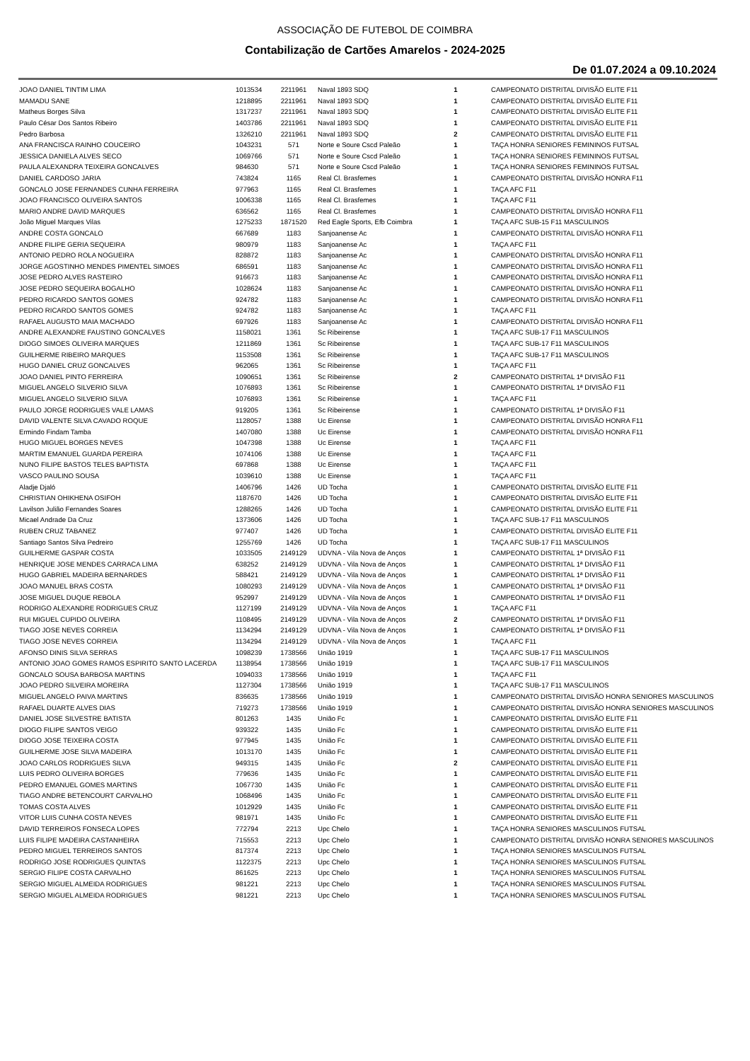ASSOCIAÇÃO DE FUTEBOL DE COIMBRA
Contabilização de Cartões Amarelos - 2024-2025
De 01.07.2024 a 09.10.2024
| JOAO DANIEL TINTIM LIMA | 1013534 | 2211961 | Naval 1893 SDQ | 1 | CAMPEONATO DISTRITAL DIVISÃO ELITE F11 |
| MAMADU SANE | 1218895 | 2211961 | Naval 1893 SDQ | 1 | CAMPEONATO DISTRITAL DIVISÃO ELITE F11 |
| Matheus Borges Silva | 1317237 | 2211961 | Naval 1893 SDQ | 1 | CAMPEONATO DISTRITAL DIVISÃO ELITE F11 |
| Paulo César Dos Santos Ribeiro | 1403786 | 2211961 | Naval 1893 SDQ | 1 | CAMPEONATO DISTRITAL DIVISÃO ELITE F11 |
| Pedro Barbosa | 1326210 | 2211961 | Naval 1893 SDQ | 2 | CAMPEONATO DISTRITAL DIVISÃO ELITE F11 |
| ANA FRANCISCA RAINHO COUCEIRO | 1043231 | 571 | Norte e Soure Cscd Paleão | 1 | TAÇA HONRA SENIORES FEMININOS FUTSAL |
| JESSICA DANIELA ALVES SECO | 1069766 | 571 | Norte e Soure Cscd Paleão | 1 | TAÇA HONRA SENIORES FEMININOS FUTSAL |
| PAULA ALEXANDRA TEIXEIRA GONCALVES | 984630 | 571 | Norte e Soure Cscd Paleão | 1 | TAÇA HONRA SENIORES FEMININOS FUTSAL |
| DANIEL CARDOSO JARIA | 743824 | 1165 | Real Cl. Brasfemes | 1 | CAMPEONATO DISTRITAL DIVISÃO HONRA F11 |
| GONCALO JOSE FERNANDES CUNHA FERREIRA | 977963 | 1165 | Real Cl. Brasfemes | 1 | TAÇA AFC F11 |
| JOAO FRANCISCO OLIVEIRA SANTOS | 1006338 | 1165 | Real Cl. Brasfemes | 1 | TAÇA AFC F11 |
| MARIO ANDRE DAVID MARQUES | 636562 | 1165 | Real Cl. Brasfemes | 1 | CAMPEONATO DISTRITAL DIVISÃO HONRA F11 |
| João Miguel Marques Vilas | 1275233 | 1871520 | Red Eagle Sports, Efb Coimbra | 1 | TAÇA AFC SUB-15 F11 MASCULINOS |
| ANDRE COSTA GONCALO | 667689 | 1183 | Sanjoanense Ac | 1 | CAMPEONATO DISTRITAL DIVISÃO HONRA F11 |
| ANDRE FILIPE GERIA SEQUEIRA | 980979 | 1183 | Sanjoanense Ac | 1 | TAÇA AFC F11 |
| ANTONIO PEDRO ROLA NOGUEIRA | 828872 | 1183 | Sanjoanense Ac | 1 | CAMPEONATO DISTRITAL DIVISÃO HONRA F11 |
| JORGE AGOSTINHO MENDES PIMENTEL SIMOES | 686591 | 1183 | Sanjoanense Ac | 1 | CAMPEONATO DISTRITAL DIVISÃO HONRA F11 |
| JOSE PEDRO ALVES RASTEIRO | 916673 | 1183 | Sanjoanense Ac | 1 | CAMPEONATO DISTRITAL DIVISÃO HONRA F11 |
| JOSE PEDRO SEQUEIRA BOGALHO | 1028624 | 1183 | Sanjoanense Ac | 1 | CAMPEONATO DISTRITAL DIVISÃO HONRA F11 |
| PEDRO RICARDO SANTOS GOMES | 924782 | 1183 | Sanjoanense Ac | 1 | CAMPEONATO DISTRITAL DIVISÃO HONRA F11 |
| PEDRO RICARDO SANTOS GOMES | 924782 | 1183 | Sanjoanense Ac | 1 | TAÇA AFC F11 |
| RAFAEL AUGUSTO MAIA MACHADO | 697926 | 1183 | Sanjoanense Ac | 1 | CAMPEONATO DISTRITAL DIVISÃO HONRA F11 |
| ANDRE ALEXANDRE FAUSTINO GONCALVES | 1158021 | 1361 | Sc Ribeirense | 1 | TAÇA AFC SUB-17 F11 MASCULINOS |
| DIOGO SIMOES OLIVEIRA MARQUES | 1211869 | 1361 | Sc Ribeirense | 1 | TAÇA AFC SUB-17 F11 MASCULINOS |
| GUILHERME RIBEIRO MARQUES | 1153508 | 1361 | Sc Ribeirense | 1 | TAÇA AFC SUB-17 F11 MASCULINOS |
| HUGO DANIEL CRUZ GONCALVES | 962065 | 1361 | Sc Ribeirense | 1 | TAÇA AFC F11 |
| JOAO DANIEL PINTO FERREIRA | 1090651 | 1361 | Sc Ribeirense | 2 | CAMPEONATO DISTRITAL 1ª DIVISÃO F11 |
| MIGUEL ANGELO SILVERIO SILVA | 1076893 | 1361 | Sc Ribeirense | 1 | CAMPEONATO DISTRITAL 1ª DIVISÃO F11 |
| MIGUEL ANGELO SILVERIO SILVA | 1076893 | 1361 | Sc Ribeirense | 1 | TAÇA AFC F11 |
| PAULO JORGE RODRIGUES VALE LAMAS | 919205 | 1361 | Sc Ribeirense | 1 | CAMPEONATO DISTRITAL 1ª DIVISÃO F11 |
| DAVID VALENTE SILVA CAVADO ROQUE | 1128057 | 1388 | Uc Eirense | 1 | CAMPEONATO DISTRITAL DIVISÃO HONRA F11 |
| Ermindo Findam Tamba | 1407080 | 1388 | Uc Eirense | 1 | CAMPEONATO DISTRITAL DIVISÃO HONRA F11 |
| HUGO MIGUEL BORGES NEVES | 1047398 | 1388 | Uc Eirense | 1 | TAÇA AFC F11 |
| MARTIM EMANUEL GUARDA PEREIRA | 1074106 | 1388 | Uc Eirense | 1 | TAÇA AFC F11 |
| NUNO FILIPE BASTOS TELES BAPTISTA | 697868 | 1388 | Uc Eirense | 1 | TAÇA AFC F11 |
| VASCO PAULINO SOUSA | 1039610 | 1388 | Uc Eirense | 1 | TAÇA AFC F11 |
| Aladje Djaló | 1406796 | 1426 | UD Tocha | 1 | CAMPEONATO DISTRITAL DIVISÃO ELITE F11 |
| CHRISTIAN OHIKHENA OSIFOH | 1187670 | 1426 | UD Tocha | 1 | CAMPEONATO DISTRITAL DIVISÃO ELITE F11 |
| Lavilson Julião Fernandes Soares | 1288265 | 1426 | UD Tocha | 1 | CAMPEONATO DISTRITAL DIVISÃO ELITE F11 |
| Micael Andrade Da Cruz | 1373606 | 1426 | UD Tocha | 1 | TAÇA AFC SUB-17 F11 MASCULINOS |
| RUBEN CRUZ TABANEZ | 977407 | 1426 | UD Tocha | 1 | CAMPEONATO DISTRITAL DIVISÃO ELITE F11 |
| Santiago Santos Silva Pedreiro | 1255769 | 1426 | UD Tocha | 1 | TAÇA AFC SUB-17 F11 MASCULINOS |
| GUILHERME GASPAR COSTA | 1033505 | 2149129 | UDVNA - Vila Nova de Anços | 1 | CAMPEONATO DISTRITAL 1ª DIVISÃO F11 |
| HENRIQUE JOSE MENDES CARRACA LIMA | 638252 | 2149129 | UDVNA - Vila Nova de Anços | 1 | CAMPEONATO DISTRITAL 1ª DIVISÃO F11 |
| HUGO GABRIEL MADEIRA BERNARDES | 588421 | 2149129 | UDVNA - Vila Nova de Anços | 1 | CAMPEONATO DISTRITAL 1ª DIVISÃO F11 |
| JOAO MANUEL BRAS COSTA | 1080293 | 2149129 | UDVNA - Vila Nova de Anços | 1 | CAMPEONATO DISTRITAL 1ª DIVISÃO F11 |
| JOSE MIGUEL DUQUE REBOLA | 952997 | 2149129 | UDVNA - Vila Nova de Anços | 1 | CAMPEONATO DISTRITAL 1ª DIVISÃO F11 |
| RODRIGO ALEXANDRE RODRIGUES CRUZ | 1127199 | 2149129 | UDVNA - Vila Nova de Anços | 1 | TAÇA AFC F11 |
| RUI MIGUEL CUPIDO OLIVEIRA | 1108495 | 2149129 | UDVNA - Vila Nova de Anços | 2 | CAMPEONATO DISTRITAL 1ª DIVISÃO F11 |
| TIAGO JOSE NEVES CORREIA | 1134294 | 2149129 | UDVNA - Vila Nova de Anços | 1 | CAMPEONATO DISTRITAL 1ª DIVISÃO F11 |
| TIAGO JOSE NEVES CORREIA | 1134294 | 2149129 | UDVNA - Vila Nova de Anços | 1 | TAÇA AFC F11 |
| AFONSO DINIS SILVA SERRAS | 1098239 | 1738566 | União 1919 | 1 | TAÇA AFC SUB-17 F11 MASCULINOS |
| ANTONIO JOAO GOMES RAMOS ESPIRITO SANTO LACERDA | 1138954 | 1738566 | União 1919 | 1 | TAÇA AFC SUB-17 F11 MASCULINOS |
| GONCALO SOUSA BARBOSA MARTINS | 1094033 | 1738566 | União 1919 | 1 | TAÇA AFC F11 |
| JOAO PEDRO SILVEIRA MOREIRA | 1127304 | 1738566 | União 1919 | 1 | TAÇA AFC SUB-17 F11 MASCULINOS |
| MIGUEL ANGELO PAIVA MARTINS | 836635 | 1738566 | União 1919 | 1 | CAMPEONATO DISTRITAL DIVISÃO HONRA SENIORES MASCULINOS |
| RAFAEL DUARTE ALVES DIAS | 719273 | 1738566 | União 1919 | 1 | CAMPEONATO DISTRITAL DIVISÃO HONRA SENIORES MASCULINOS |
| DANIEL JOSE SILVESTRE BATISTA | 801263 | 1435 | União Fc | 1 | CAMPEONATO DISTRITAL DIVISÃO ELITE F11 |
| DIOGO FILIPE SANTOS VEIGO | 939322 | 1435 | União Fc | 1 | CAMPEONATO DISTRITAL DIVISÃO ELITE F11 |
| DIOGO JOSE TEIXEIRA COSTA | 977945 | 1435 | União Fc | 1 | CAMPEONATO DISTRITAL DIVISÃO ELITE F11 |
| GUILHERME JOSE SILVA MADEIRA | 1013170 | 1435 | União Fc | 1 | CAMPEONATO DISTRITAL DIVISÃO ELITE F11 |
| JOAO CARLOS RODRIGUES SILVA | 949315 | 1435 | União Fc | 2 | CAMPEONATO DISTRITAL DIVISÃO ELITE F11 |
| LUIS PEDRO OLIVEIRA BORGES | 779636 | 1435 | União Fc | 1 | CAMPEONATO DISTRITAL DIVISÃO ELITE F11 |
| PEDRO EMANUEL GOMES MARTINS | 1067730 | 1435 | União Fc | 1 | CAMPEONATO DISTRITAL DIVISÃO ELITE F11 |
| TIAGO ANDRE BETENCOURT CARVALHO | 1068496 | 1435 | União Fc | 1 | CAMPEONATO DISTRITAL DIVISÃO ELITE F11 |
| TOMAS COSTA ALVES | 1012929 | 1435 | União Fc | 1 | CAMPEONATO DISTRITAL DIVISÃO ELITE F11 |
| VITOR LUIS CUNHA COSTA NEVES | 981971 | 1435 | União Fc | 1 | CAMPEONATO DISTRITAL DIVISÃO ELITE F11 |
| DAVID TERREIROS FONSECA LOPES | 772794 | 2213 | Upc Chelo | 1 | TAÇA HONRA SENIORES MASCULINOS FUTSAL |
| LUIS FILIPE MADEIRA CASTANHEIRA | 715553 | 2213 | Upc Chelo | 1 | CAMPEONATO DISTRITAL DIVISÃO HONRA SENIORES MASCULINOS |
| PEDRO MIGUEL TERREIROS SANTOS | 817374 | 2213 | Upc Chelo | 1 | TAÇA HONRA SENIORES MASCULINOS FUTSAL |
| RODRIGO JOSE RODRIGUES QUINTAS | 1122375 | 2213 | Upc Chelo | 1 | TAÇA HONRA SENIORES MASCULINOS FUTSAL |
| SERGIO FILIPE COSTA CARVALHO | 861625 | 2213 | Upc Chelo | 1 | TAÇA HONRA SENIORES MASCULINOS FUTSAL |
| SERGIO MIGUEL ALMEIDA RODRIGUES | 981221 | 2213 | Upc Chelo | 1 | TAÇA HONRA SENIORES MASCULINOS FUTSAL |
| SERGIO MIGUEL ALMEIDA RODRIGUES | 981221 | 2213 | Upc Chelo | 1 | TAÇA HONRA SENIORES MASCULINOS FUTSAL |